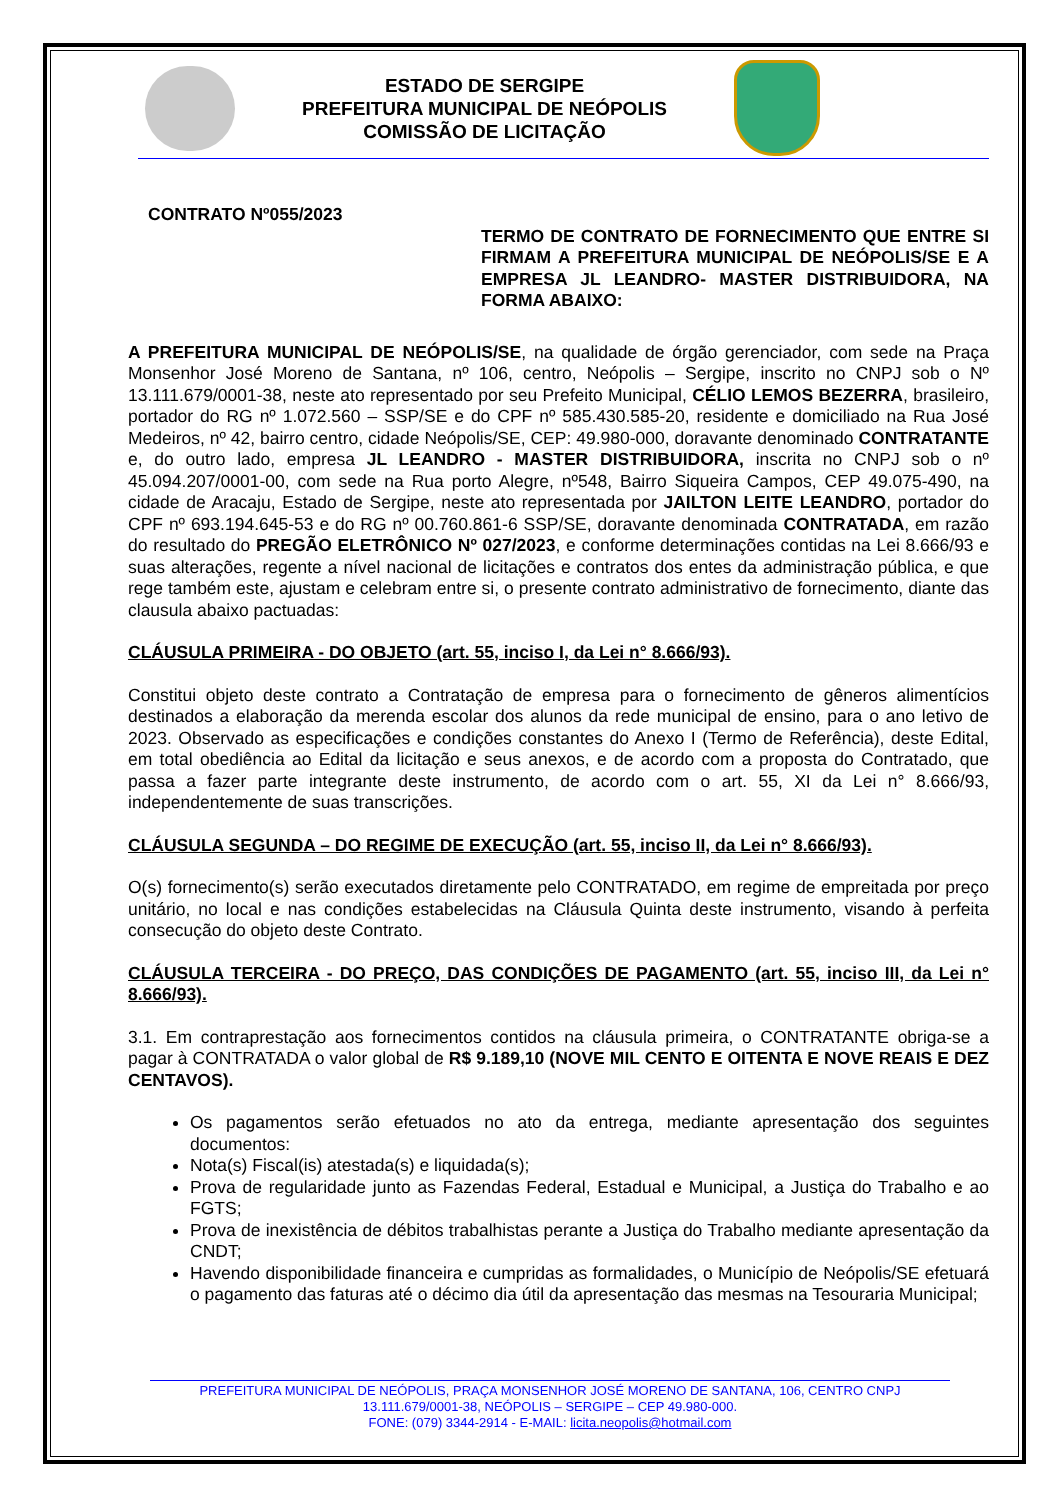ESTADO DE SERGIPE
PREFEITURA MUNICIPAL DE NEÓPOLIS
COMISSÃO DE LICITAÇÃO
CONTRATO Nº055/2023
TERMO DE CONTRATO DE FORNECIMENTO QUE ENTRE SI FIRMAM A PREFEITURA MUNICIPAL DE NEÓPOLIS/SE E A EMPRESA JL LEANDRO- MASTER DISTRIBUIDORA, NA FORMA ABAIXO:
A PREFEITURA MUNICIPAL DE NEÓPOLIS/SE, na qualidade de órgão gerenciador, com sede na Praça Monsenhor José Moreno de Santana, nº 106, centro, Neópolis – Sergipe, inscrito no CNPJ sob o Nº 13.111.679/0001-38, neste ato representado por seu Prefeito Municipal, CÉLIO LEMOS BEZERRA, brasileiro, portador do RG nº 1.072.560 – SSP/SE e do CPF nº 585.430.585-20, residente e domiciliado na Rua José Medeiros, nº 42, bairro centro, cidade Neópolis/SE, CEP: 49.980-000, doravante denominado CONTRATANTE e, do outro lado, empresa JL LEANDRO - MASTER DISTRIBUIDORA, inscrita no CNPJ sob o nº 45.094.207/0001-00, com sede na Rua porto Alegre, nº548, Bairro Siqueira Campos, CEP 49.075-490, na cidade de Aracaju, Estado de Sergipe, neste ato representada por JAILTON LEITE LEANDRO, portador do CPF nº 693.194.645-53 e do RG nº 00.760.861-6 SSP/SE, doravante denominada CONTRATADA, em razão do resultado do PREGÃO ELETRÔNICO Nº 027/2023, e conforme determinações contidas na Lei 8.666/93 e suas alterações, regente a nível nacional de licitações e contratos dos entes da administração pública, e que rege também este, ajustam e celebram entre si, o presente contrato administrativo de fornecimento, diante das clausula abaixo pactuadas:
CLÁUSULA PRIMEIRA - DO OBJETO (art. 55, inciso I, da Lei n° 8.666/93).
Constitui objeto deste contrato a Contratação de empresa para o fornecimento de gêneros alimentícios destinados a elaboração da merenda escolar dos alunos da rede municipal de ensino, para o ano letivo de 2023. Observado as especificações e condições constantes do Anexo I (Termo de Referência), deste Edital, em total obediência ao Edital da licitação e seus anexos, e de acordo com a proposta do Contratado, que passa a fazer parte integrante deste instrumento, de acordo com o art. 55, XI da Lei n° 8.666/93, independentemente de suas transcrições.
CLÁUSULA SEGUNDA – DO REGIME DE EXECUÇÃO (art. 55, inciso II, da Lei n° 8.666/93).
O(s) fornecimento(s) serão executados diretamente pelo CONTRATADO, em regime de empreitada por preço unitário, no local e nas condições estabelecidas na Cláusula Quinta deste instrumento, visando à perfeita consecução do objeto deste Contrato.
CLÁUSULA TERCEIRA - DO PREÇO, DAS CONDIÇÕES DE PAGAMENTO (art. 55, inciso III, da Lei n° 8.666/93).
3.1. Em contraprestação aos fornecimentos contidos na cláusula primeira, o CONTRATANTE obriga-se a pagar à CONTRATADA o valor global de R$ 9.189,10 (NOVE MIL CENTO E OITENTA E NOVE REAIS E DEZ CENTAVOS).
Os pagamentos serão efetuados no ato da entrega, mediante apresentação dos seguintes documentos:
Nota(s) Fiscal(is) atestada(s) e liquidada(s);
Prova de regularidade junto as Fazendas Federal, Estadual e Municipal, a Justiça do Trabalho e ao FGTS;
Prova de inexistência de débitos trabalhistas perante a Justiça do Trabalho mediante apresentação da CNDT;
Havendo disponibilidade financeira e cumpridas as formalidades, o Município de Neópolis/SE efetuará o pagamento das faturas até o décimo dia útil da apresentação das mesmas na Tesouraria Municipal;
PREFEITURA MUNICIPAL DE NEÓPOLIS, PRAÇA MONSENHOR JOSÉ MORENO DE SANTANA, 106, CENTRO CNPJ 13.111.679/0001-38, NEÓPOLIS – SERGIPE – CEP 49.980-000.
FONE: (079) 3344-2914 - E-MAIL: licita.neopolis@hotmail.com